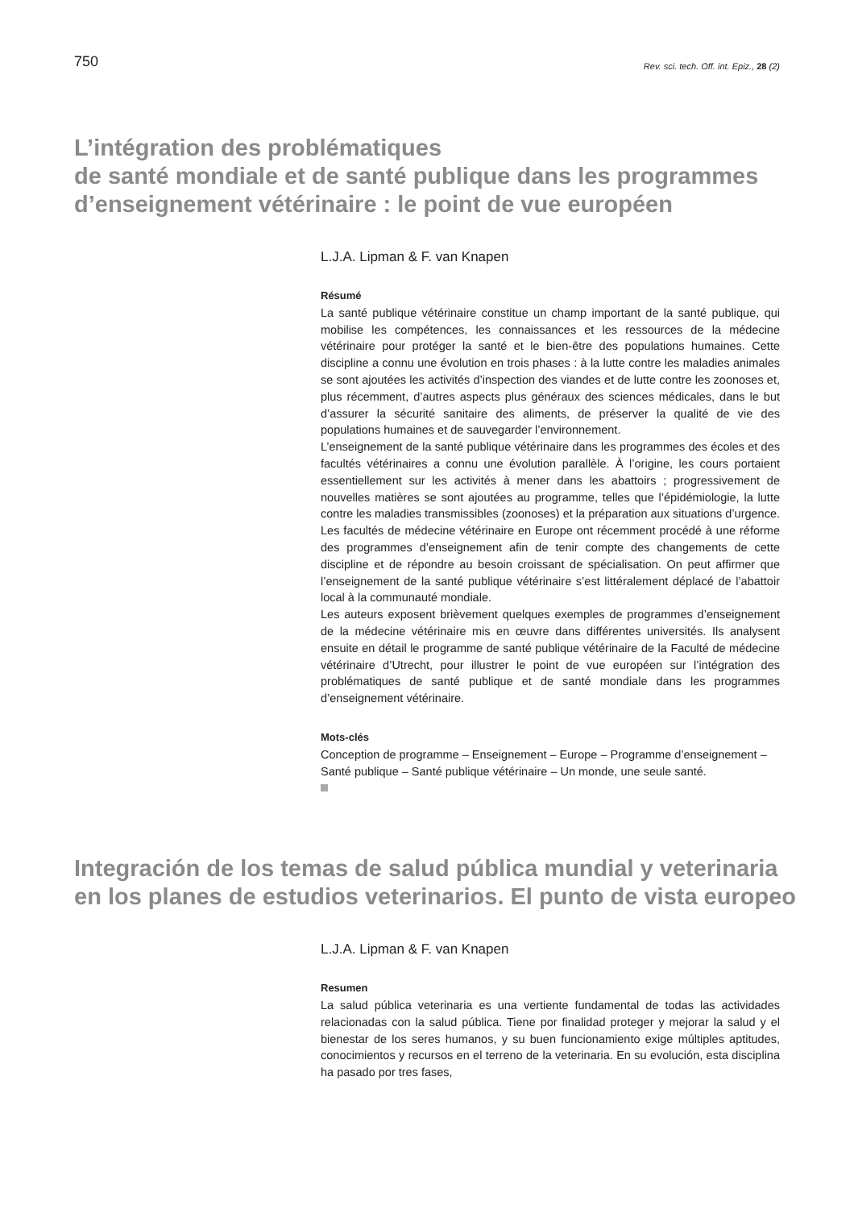750 Rev. sci. tech. Off. int. Epiz., 28 (2)
L’intégration des problématiques
de santé mondiale et de santé publique dans les programmes
d’enseignement vétérinaire : le point de vue européen
L.J.A. Lipman & F. van Knapen
Résumé
La santé publique vétérinaire constitue un champ important de la santé publique, qui mobilise les compétences, les connaissances et les ressources de la médecine vétérinaire pour protéger la santé et le bien-être des populations humaines. Cette discipline a connu une évolution en trois phases : à la lutte contre les maladies animales se sont ajoutées les activités d’inspection des viandes et de lutte contre les zoonoses et, plus récemment, d’autres aspects plus généraux des sciences médicales, dans le but d’assurer la sécurité sanitaire des aliments, de préserver la qualité de vie des populations humaines et de sauvegarder l’environnement.
L’enseignement de la santé publique vétérinaire dans les programmes des écoles et des facultés vétérinaires a connu une évolution parallèle. À l’origine, les cours portaient essentiellement sur les activités à mener dans les abattoirs ; progressivement de nouvelles matières se sont ajoutées au programme, telles que l’épidémiologie, la lutte contre les maladies transmissibles (zoonoses) et la préparation aux situations d’urgence. Les facultés de médecine vétérinaire en Europe ont récemment procédé à une réforme des programmes d’enseignement afin de tenir compte des changements de cette discipline et de répondre au besoin croissant de spécialisation. On peut affirmer que l’enseignement de la santé publique vétérinaire s’est littéralement déplacé de l’abattoir local à la communauté mondiale.
Les auteurs exposent brièvement quelques exemples de programmes d’enseignement de la médecine vétérinaire mis en œuvre dans différentes universités. Ils analysent ensuite en détail le programme de santé publique vétérinaire de la Faculté de médecine vétérinaire d’Utrecht, pour illustrer le point de vue européen sur l’intégration des problématiques de santé publique et de santé mondiale dans les programmes d’enseignement vétérinaire.
Mots-clés
Conception de programme – Enseignement – Europe – Programme d’enseignement – Santé publique – Santé publique vétérinaire – Un monde, une seule santé.
Integración de los temas de salud pública mundial y veterinaria
en los planes de estudios veterinarios. El punto de vista europeo
L.J.A. Lipman & F. van Knapen
Resumen
La salud pública veterinaria es una vertiente fundamental de todas las actividades relacionadas con la salud pública. Tiene por finalidad proteger y mejorar la salud y el bienestar de los seres humanos, y su buen funcionamiento exige múltiples aptitudes, conocimientos y recursos en el terreno de la veterinaria. En su evolución, esta disciplina ha pasado por tres fases,